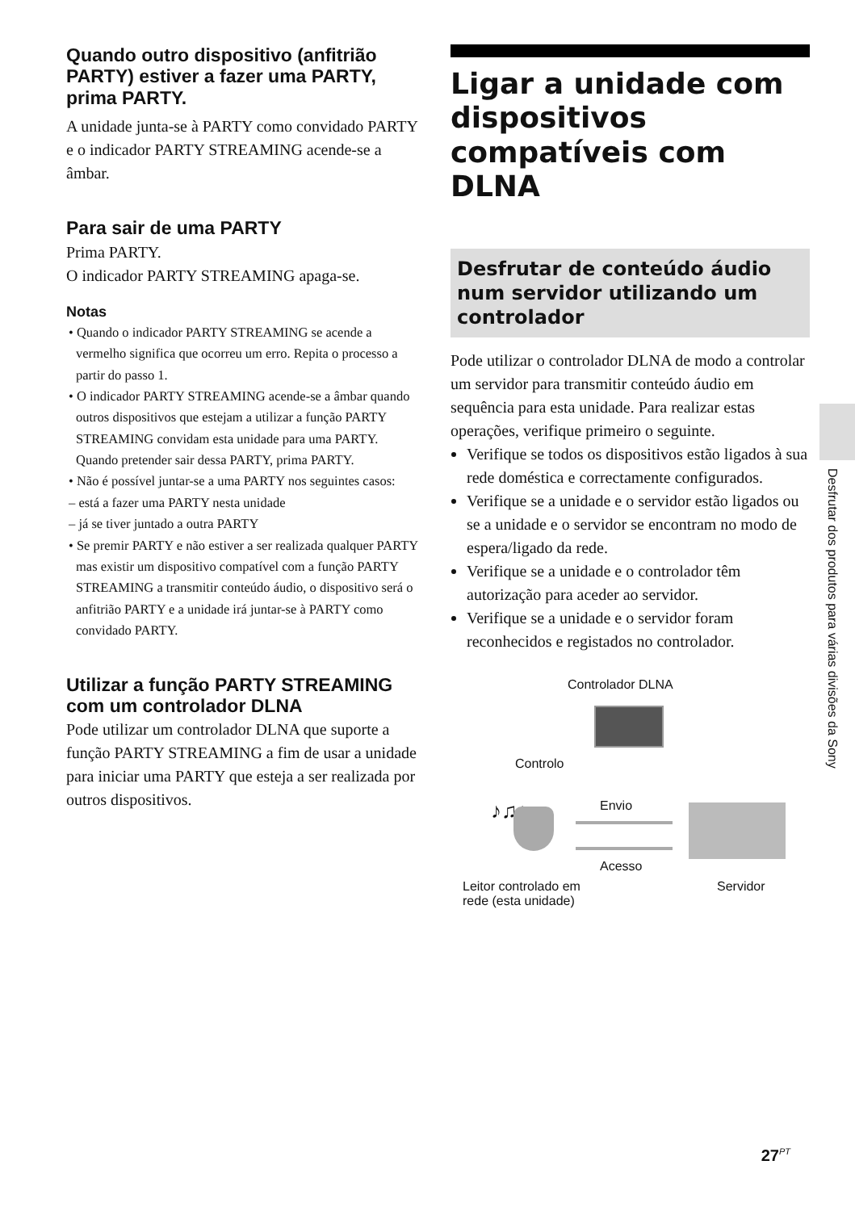Quando outro dispositivo (anfitrião PARTY) estiver a fazer uma PARTY, prima PARTY.
A unidade junta-se à PARTY como convidado PARTY e o indicador PARTY STREAMING acende-se a âmbar.
Para sair de uma PARTY
Prima PARTY.
O indicador PARTY STREAMING apaga-se.
Notas
• Quando o indicador PARTY STREAMING se acende a vermelho significa que ocorreu um erro. Repita o processo a partir do passo 1.
• O indicador PARTY STREAMING acende-se a âmbar quando outros dispositivos que estejam a utilizar a função PARTY STREAMING convidam esta unidade para uma PARTY. Quando pretender sair dessa PARTY, prima PARTY.
• Não é possível juntar-se a uma PARTY nos seguintes casos:
– está a fazer uma PARTY nesta unidade
– já se tiver juntado a outra PARTY
• Se premir PARTY e não estiver a ser realizada qualquer PARTY mas existir um dispositivo compatível com a função PARTY STREAMING a transmitir conteúdo áudio, o dispositivo será o anfitrião PARTY e a unidade irá juntar-se à PARTY como convidado PARTY.
Utilizar a função PARTY STREAMING com um controlador DLNA
Pode utilizar um controlador DLNA que suporte a função PARTY STREAMING a fim de usar a unidade para iniciar uma PARTY que esteja a ser realizada por outros dispositivos.
Ligar a unidade com dispositivos compatíveis com DLNA
Desfrutar de conteúdo áudio num servidor utilizando um controlador
Pode utilizar o controlador DLNA de modo a controlar um servidor para transmitir conteúdo áudio em sequência para esta unidade. Para realizar estas operações, verifique primeiro o seguinte.
Verifique se todos os dispositivos estão ligados à sua rede doméstica e correctamente configurados.
Verifique se a unidade e o servidor estão ligados ou se a unidade e o servidor se encontram no modo de espera/ligado da rede.
Verifique se a unidade e o controlador têm autorização para aceder ao servidor.
Verifique se a unidade e o servidor foram reconhecidos e registados no controlador.
Controlador DLNA
Controlo
♪♫♩ Envio
Acesso
Leitor controlado em
rede (esta unidade)
Servidor
Desfrutar dos produtos para várias divisões da Sony
27<sup>PT</sup>